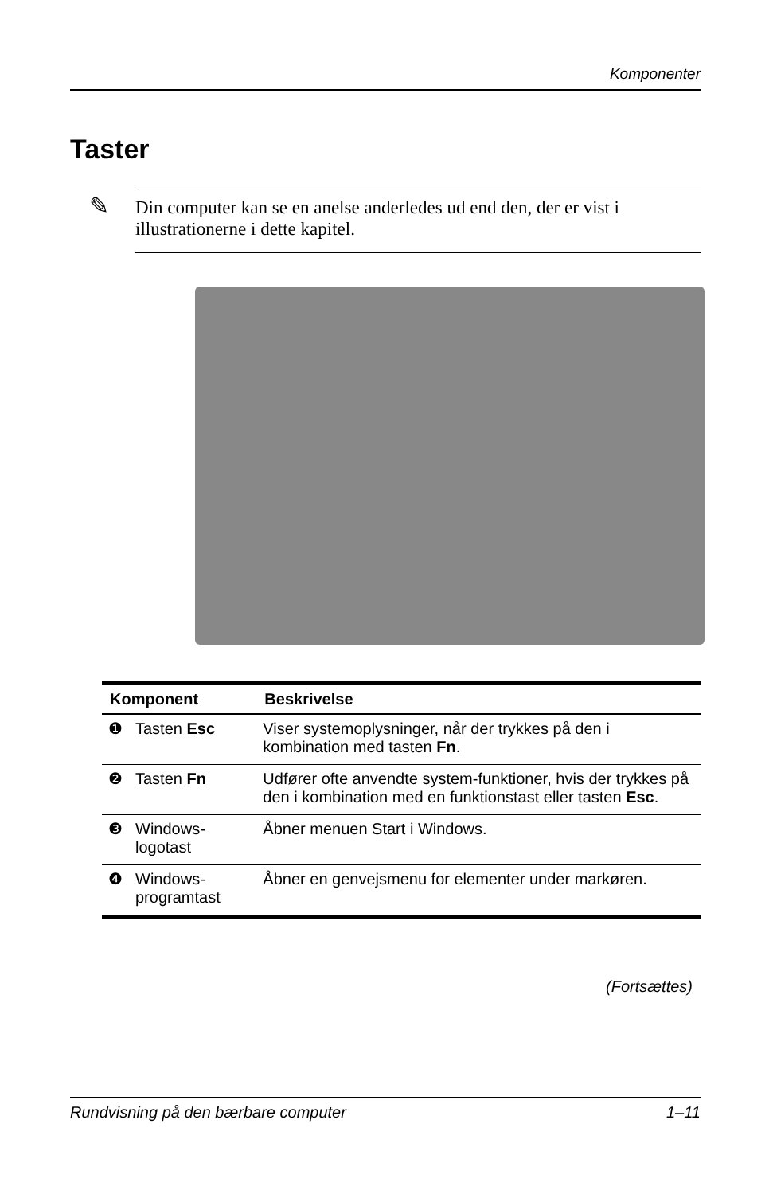Komponenter
Taster
✎ Din computer kan se en anelse anderledes ud end den, der er vist i illustrationerne i dette kapitel.
| Komponent | | Beskrivelse |
| --- | --- | --- |
| ❶ | Tasten Esc | Viser systemoplysninger, når der trykkes på den i kombination med tasten Fn . |
| ❷ | Tasten Fn | Udfører ofte anvendte system-funktioner, hvis der trykkes på den i kombination med en funktionstast eller tasten Esc . |
| ❸ | Windows-logotast | Åbner menuen Start i Windows. |
| ❹ | Windows-programtast | Åbner en genvejsmenu for elementer under markøren. |
(Fortsættes)
Rundvisning på den bærbare computer 1–11